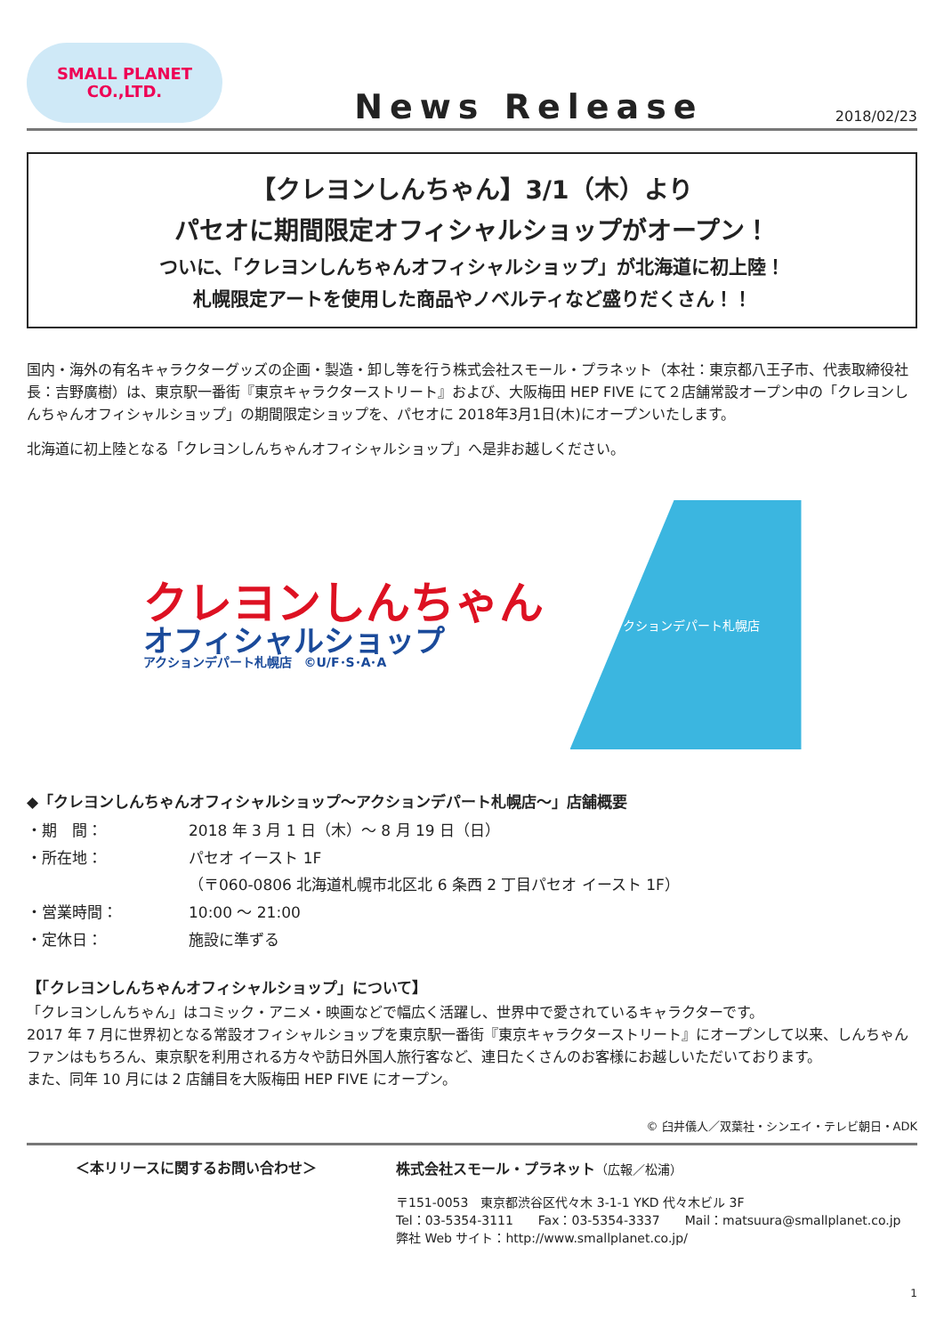SMALL PLANET
CO.,LTD.
News Release
2018/02/23
【クレヨンしんちゃん】3/1（木）より
パセオに期間限定オフィシャルショップがオープン！
ついに、「クレヨンしんちゃんオフィシャルショップ」が北海道に初上陸！
札幌限定アートを使用した商品やノベルティなど盛りだくさん！！
国内・海外の有名キャラクターグッズの企画・製造・卸し等を行う株式会社スモール・プラネット（本社：東京都八王子市、代表取締役社長：吉野廣樹）は、東京駅一番街『東京キャラクターストリート』および、大阪梅田 HEP FIVE にて２店舗常設オープン中の「クレヨンしんちゃんオフィシャルショップ」の期間限定ショップを、パセオに 2018年3月1日(木)にオープンいたします。
北海道に初上陸となる「クレヨンしんちゃんオフィシャルショップ」へ是非お越しください。
クレヨンしんちゃん
オフィシャルショップ
アクションデパート札幌店　©U/F･S･A･A
アクションデパート札幌店
◆「クレヨンしんちゃんオフィシャルショップ～アクションデパート札幌店～」店舗概要
| ・期 間： | 2018 年 3 月 1 日（木）～ 8 月 19 日（日） |
| ・所在地： | パセオ イースト 1F （〒060-0806 北海道札幌市北区北 6 条西 2 丁目パセオ イースト 1F） |
| ・営業時間： | 10:00 ～ 21:00 |
| ・定休日： | 施設に準ずる |
【「クレヨンしんちゃんオフィシャルショップ」について】
「クレヨンしんちゃん」はコミック・アニメ・映画などで幅広く活躍し、世界中で愛されているキャラクターです。
2017 年 7 月に世界初となる常設オフィシャルショップを東京駅一番街『東京キャラクターストリート』にオープンして以来、しんちゃんファンはもちろん、東京駅を利用される方々や訪日外国人旅行客など、連日たくさんのお客様にお越しいただいております。
また、同年 10 月には 2 店舗目を大阪梅田 HEP FIVE にオープン。
© 臼井儀人／双葉社・シンエイ・テレビ朝日・ADK
＜本リリースに関するお問い合わせ＞ 株式会社スモール・プラネット（広報／松浦）
〒151-0053　東京都渋谷区代々木 3-1-1 YKD 代々木ビル 3F
Tel：03-5354-3111　　Fax：03-5354-3337　　Mail：matsuura@smallplanet.co.jp
弊社 Web サイト：http://www.smallplanet.co.jp/
1